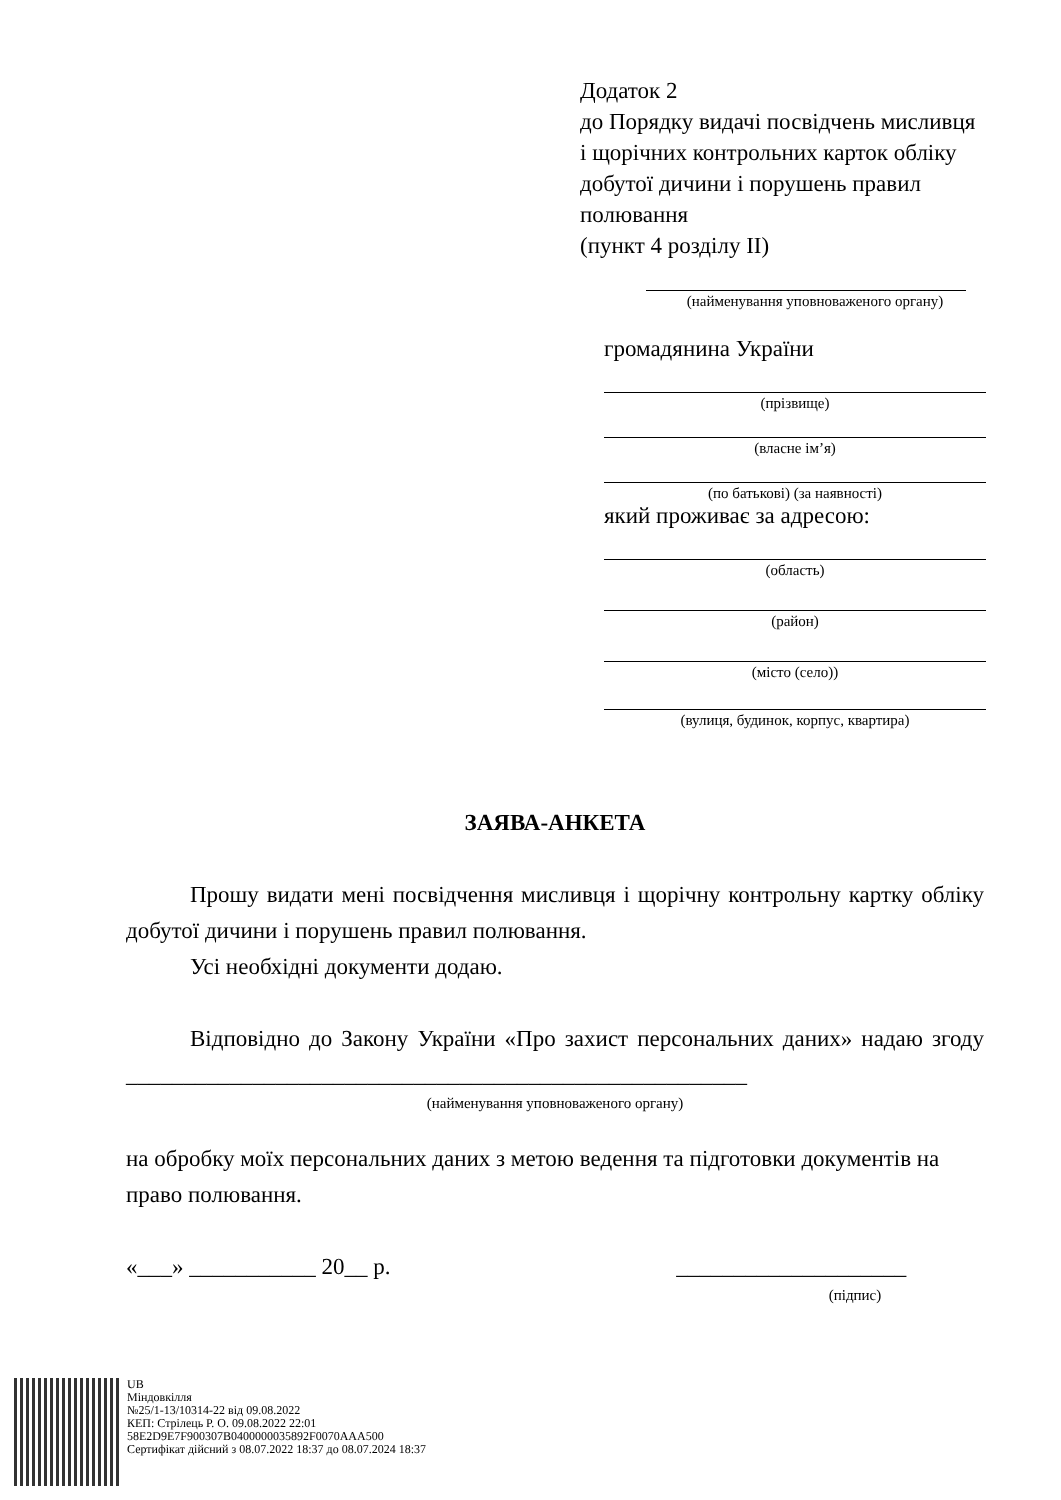Додаток 2
до Порядку видачі посвідчень мисливця
і щорічних контрольних карток обліку
добутої дичини і порушень правил
полювання
(пункт 4 розділу II)
(найменування уповноваженого органу)
громадянина України
(прізвище)
(власне ім’я)
(по батькові) (за наявності)
який проживає за адресою:
(область)
(район)
(місто (село))
(вулиця, будинок, корпус, квартира)
ЗАЯВА-АНКЕТА
Прошу видати мені посвідчення мисливця і щорічну контрольну картку обліку добутої дичини і порушень правил полювання.
Усі необхідні документи додаю.
Відповідно до Закону України «Про захист персональних даних» надаю згоду ______________________________________________________
(найменування уповноваженого органу)
на обробку моїх персональних даних з метою ведення та підготовки документів на право полювання.
«___» ___________ 20__ р. ____________________
(підпис)
UB
Міндовкілля
№25/1-13/10314-22 від 09.08.2022
КЕП: Стрілець Р. О. 09.08.2022 22:01
58E2D9E7F900307B0400000035892F0070AAA500
Сертифікат дійсний з 08.07.2022 18:37 до 08.07.2024 18:37